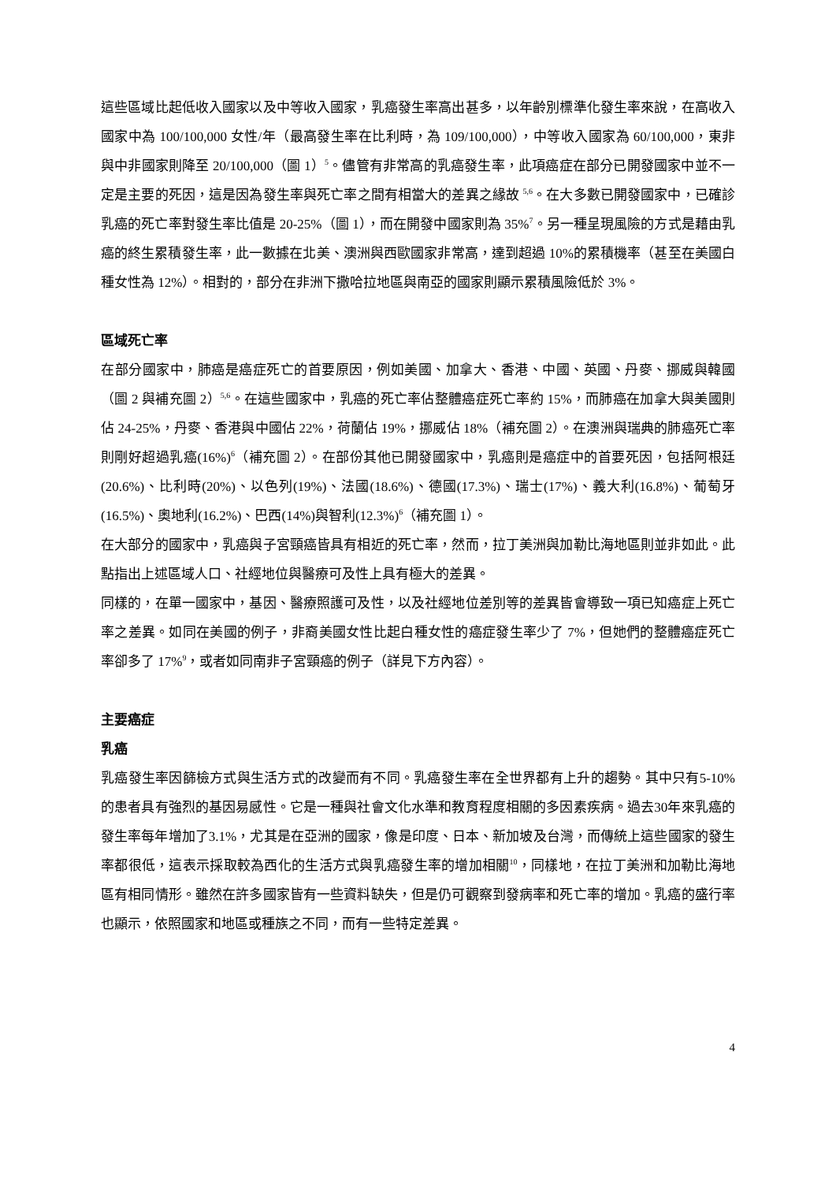這些區域比起低收入國家以及中等收入國家，乳癌發生率高出甚多，以年齡別標準化發生率來說，在高收入國家中為 100/100,000 女性/年（最高發生率在比利時，為 109/100,000），中等收入國家為 60/100,000，東非與中非國家則降至 20/100,000（圖 1）<sup>5</sup>。儘管有非常高的乳癌發生率，此項癌症在部分已開發國家中並不一定是主要的死因，這是因為發生率與死亡率之間有相當大的差異之緣故 <sup>5,6</sup>。在大多數已開發國家中，已確診乳癌的死亡率對發生率比值是 20-25%（圖 1），而在開發中國家則為 35%<sup>7</sup>。另一種呈現風險的方式是藉由乳癌的終生累積發生率，此一數據在北美、澳洲與西歐國家非常高，達到超過 10%的累積機率（甚至在美國白種女性為 12%）。相對的，部分在非洲下撒哈拉地區與南亞的國家則顯示累積風險低於 3%。
區域死亡率
在部分國家中，肺癌是癌症死亡的首要原因，例如美國、加拿大、香港、中國、英國、丹麥、挪威與韓國（圖 2 與補充圖 2）<sup>5,6</sup>。在這些國家中，乳癌的死亡率佔整體癌症死亡率約 15%，而肺癌在加拿大與美國則佔 24-25%，丹麥、香港與中國佔 22%，荷蘭佔 19%，挪威佔 18%（補充圖 2）。在澳洲與瑞典的肺癌死亡率則剛好超過乳癌(16%)<sup>6</sup>（補充圖 2）。在部份其他已開發國家中，乳癌則是癌症中的首要死因，包括阿根廷(20.6%)、比利時(20%)、以色列(19%)、法國(18.6%)、德國(17.3%)、瑞士(17%)、義大利(16.8%)、葡萄牙(16.5%)、奧地利(16.2%)、巴西(14%)與智利(12.3%)<sup>6</sup>（補充圖 1）。
在大部分的國家中，乳癌與子宮頸癌皆具有相近的死亡率，然而，拉丁美洲與加勒比海地區則並非如此。此點指出上述區域人口、社經地位與醫療可及性上具有極大的差異。
同樣的，在單一國家中，基因、醫療照護可及性，以及社經地位差別等的差異皆會導致一項已知癌症上死亡率之差異。如同在美國的例子，非裔美國女性比起白種女性的癌症發生率少了 7%，但她們的整體癌症死亡率卻多了 17%<sup>9</sup>，或者如同南非子宮頸癌的例子（詳見下方內容）。
主要癌症
乳癌
乳癌發生率因篩檢方式與生活方式的改變而有不同。乳癌發生率在全世界都有上升的趨勢。其中只有5-10%的患者具有強烈的基因易感性。它是一種與社會文化水準和教育程度相關的多因素疾病。過去30年來乳癌的發生率每年增加了3.1%，尤其是在亞洲的國家，像是印度、日本、新加坡及台灣，而傳統上這些國家的發生率都很低，這表示採取較為西化的生活方式與乳癌發生率的增加相關<sup>10</sup>，同樣地，在拉丁美洲和加勒比海地區有相同情形。雖然在許多國家皆有一些資料缺失，但是仍可觀察到發病率和死亡率的增加。乳癌的盛行率也顯示，依照國家和地區或種族之不同，而有一些特定差異。
4